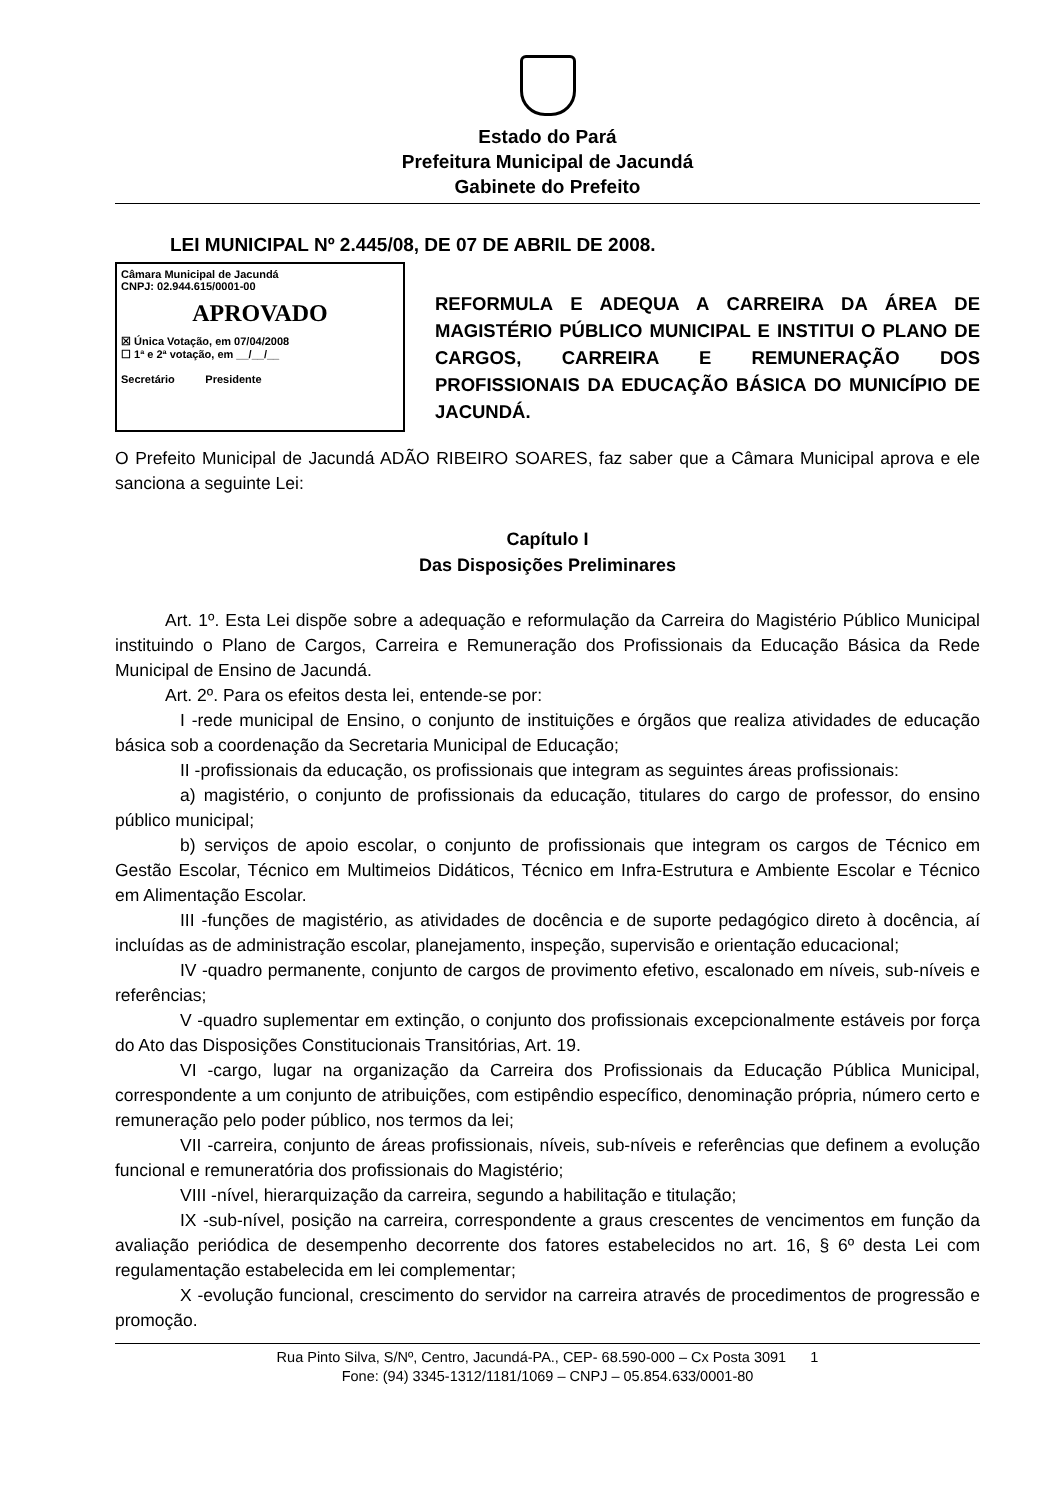Estado do Pará
Prefeitura Municipal de Jacundá
Gabinete do Prefeito
LEI MUNICIPAL Nº 2.445/08, DE 07 DE ABRIL DE 2008.
Câmara Municipal de Jacundá
CNPJ: 02.944.615/0001-00
APROVADO
☒ Única Votação, em 07/04/2008
☐ 1ª e 2ª votação, em __/__/__
Secretário Presidente
REFORMULA E ADEQUA A CARREIRA DA ÁREA DE MAGISTÉRIO PÚBLICO MUNICIPAL E INSTITUI O PLANO DE CARGOS, CARREIRA E REMUNERAÇÃO DOS PROFISSIONAIS DA EDUCAÇÃO BÁSICA DO MUNICÍPIO DE JACUNDÁ.
O Prefeito Municipal de Jacundá ADÃO RIBEIRO SOARES, faz saber que a Câmara Municipal aprova e ele sanciona a seguinte Lei:
Capítulo I
Das Disposições Preliminares
Art. 1º. Esta Lei dispõe sobre a adequação e reformulação da Carreira do Magistério Público Municipal instituindo o Plano de Cargos, Carreira e Remuneração dos Profissionais da Educação Básica da Rede Municipal de Ensino de Jacundá.
Art. 2º. Para os efeitos desta lei, entende-se por:
I -rede municipal de Ensino, o conjunto de instituições e órgãos que realiza atividades de educação básica sob a coordenação da Secretaria Municipal de Educação;
II -profissionais da educação, os profissionais que integram as seguintes áreas profissionais:
a) magistério, o conjunto de profissionais da educação, titulares do cargo de professor, do ensino público municipal;
b) serviços de apoio escolar, o conjunto de profissionais que integram os cargos de Técnico em Gestão Escolar, Técnico em Multimeios Didáticos, Técnico em Infra-Estrutura e Ambiente Escolar e Técnico em Alimentação Escolar.
III -funções de magistério, as atividades de docência e de suporte pedagógico direto à docência, aí incluídas as de administração escolar, planejamento, inspeção, supervisão e orientação educacional;
IV -quadro permanente, conjunto de cargos de provimento efetivo, escalonado em níveis, sub-níveis e referências;
V -quadro suplementar em extinção, o conjunto dos profissionais excepcionalmente estáveis por força do Ato das Disposições Constitucionais Transitórias, Art. 19.
VI -cargo, lugar na organização da Carreira dos Profissionais da Educação Pública Municipal, correspondente a um conjunto de atribuições, com estipêndio específico, denominação própria, número certo e remuneração pelo poder público, nos termos da lei;
VII -carreira, conjunto de áreas profissionais, níveis, sub-níveis e referências que definem a evolução funcional e remuneratória dos profissionais do Magistério;
VIII -nível, hierarquização da carreira, segundo a habilitação e titulação;
IX -sub-nível, posição na carreira, correspondente a graus crescentes de vencimentos em função da avaliação periódica de desempenho decorrente dos fatores estabelecidos no art. 16, § 6º desta Lei com regulamentação estabelecida em lei complementar;
X -evolução funcional, crescimento do servidor na carreira através de procedimentos de progressão e promoção.
Rua Pinto Silva, S/Nº, Centro, Jacundá-PA., CEP- 68.590-000 – Cx Posta 3091 1
Fone: (94) 3345-1312/1181/1069 – CNPJ – 05.854.633/0001-80